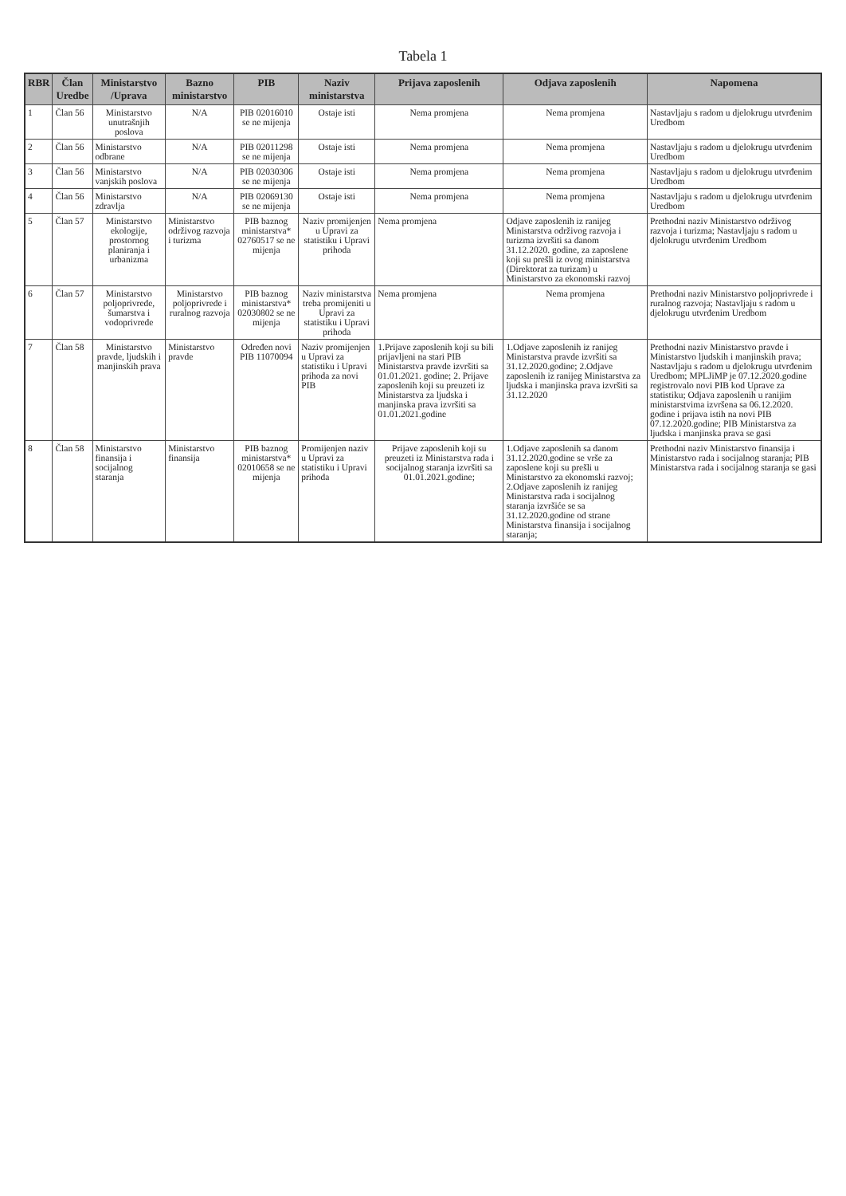Tabela 1
| RBR | Član Uredbe | Ministarstvo /Uprava | Bazno ministarstvo | PIB | Naziv ministarstva | Prijava zaposlenih | Odjava zaposlenih | Napomena |
| --- | --- | --- | --- | --- | --- | --- | --- | --- |
| 1 | Član 56 | Ministarstvo unutrašnjih poslova | N/A | PIB 02016010 se ne mijenja | Ostaje isti | Nema promjena | Nema promjena | Nastavljaju s radom u djelokrugu utvrđenim Uredbom |
| 2 | Član 56 | Ministarstvo odbrane | N/A | PIB 02011298 se ne mijenja | Ostaje isti | Nema promjena | Nema promjena | Nastavljaju s radom u djelokrugu utvrđenim Uredbom |
| 3 | Član 56 | Ministarstvo vanjskih poslova | N/A | PIB 02030306 se ne mijenja | Ostaje isti | Nema promjena | Nema promjena | Nastavljaju s radom u djelokrugu utvrđenim Uredbom |
| 4 | Član 56 | Ministarstvo zdravlja | N/A | PIB 02069130 se ne mijenja | Ostaje isti | Nema promjena | Nema promjena | Nastavljaju s radom u djelokrugu utvrđenim Uredbom |
| 5 | Član 57 | Ministarstvo ekologije, prostornog planiranja i urbanizma | Ministarstvo održivog razvoja i turizma | PIB baznog ministarstva* 02760517 se ne mijenja | Naziv promijenjen u Upravi za statistiku i Upravi prihoda | Nema promjena | Odjave zaposlenih iz ranijeg Ministarstva održivog razvoja i turizma izvršiti sa danom 31.12.2020. godine, za zaposlene koji su prešli iz ovog ministarstva (Direktorat za turizam) u Ministarstvo za ekonomski razvoj | Prethodni naziv Ministarstvo održivog razvoja i turizma; Nastavljaju s radom u djelokrugu utvrđenim Uredbom |
| 6 | Član 57 | Ministarstvo poljoprivrede, šumarstva i vodoprivrede | Ministarstvo poljoprivrede i ruralnog razvoja | PIB baznog ministarstva* 02030802 se ne mijenja | Naziv ministarstva treba promijeniti u Upravi za statistiku i Upravi prihoda | Nema promjena | Nema promjena | Prethodni naziv Ministarstvo poljoprivrede i ruralnog razvoja; Nastavljaju s radom u djelokrugu utvrđenim Uredbom |
| 7 | Član 58 | Ministarstvo pravde, ljudskih i manjinskih prava | Ministarstvo pravde | Određen novi PIB 11070094 | Naziv promijenjen u Upravi za statistiku i Upravi prihoda za novi PIB | 1.Prijave zaposlenih koji su bili prijavljeni na stari PIB Ministarstva pravde izvršiti sa 01.01.2021. godine; 2. Prijave zaposlenih koji su preuzeti iz Ministarstva za ljudska i manjinska prava izvršiti sa 01.01.2021.godine | 1.Odjave zaposlenih iz ranijeg Ministarstva pravde izvršiti sa 31.12.2020.godine; 2.Odjave zaposlenih iz ranijeg Ministarstva za ljudska i manjinska prava izvršiti sa 31.12.2020 | Prethodni naziv Ministarstvo pravde i Ministarstvo ljudskih i manjinskih prava; Nastavljaju s radom u djelokrugu utvrđenim Uredbom; MPLJiMP je 07.12.2020.godine registrovalo novi PIB kod Uprave za statistiku; Odjava zaposlenih u ranijim ministarstvima izvršena sa 06.12.2020. godine i prijava istih na novi PIB 07.12.2020.godine; PIB Ministarstva za ljudska i manjinska prava se gasi |
| 8 | Član 58 | Ministarstvo finansija i socijalnog staranja | Ministarstvo finansija | PIB baznog ministarstva* 02010658 se ne mijenja | Promijenjen naziv u Upravi za statistiku i Upravi prihoda | Prijave zaposlenih koji su preuzeti iz Ministarstva rada i socijalnog staranja izvršiti sa 01.01.2021.godine; | 1.Odjave zaposlenih sa danom 31.12.2020.godine se vrše za zaposlene koji su prešli u Ministarstvo za ekonomski razvoj; 2.Odjave zaposlenih iz ranijeg Ministarstva rada i socijalnog staranja izvršiće se sa 31.12.2020.godine od strane Ministarstva finansija i socijalnog staranja; | Prethodni naziv Ministarstvo finansija i Ministarstvo rada i socijalnog staranja; PIB Ministarstva rada i socijalnog staranja se gasi |